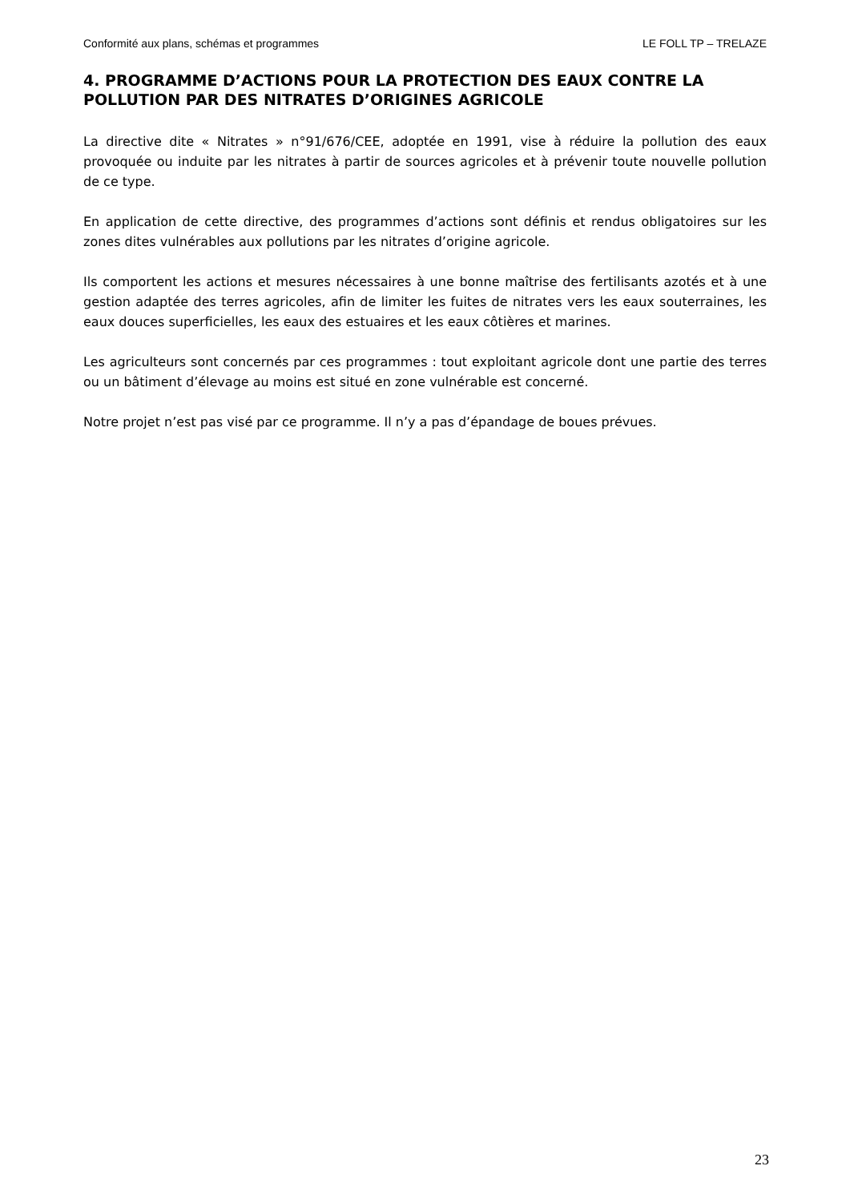Conformité aux plans, schémas et programmes LE FOLL TP – TRELAZE
4. PROGRAMME D’ACTIONS POUR LA PROTECTION DES EAUX CONTRE LA POLLUTION PAR DES NITRATES D’ORIGINES AGRICOLE
La directive dite « Nitrates » n°91/676/CEE, adoptée en 1991, vise à réduire la pollution des eaux provoquée ou induite par les nitrates à partir de sources agricoles et à prévenir toute nouvelle pollution de ce type.
En application de cette directive, des programmes d’actions sont définis et rendus obligatoires sur les zones dites vulnérables aux pollutions par les nitrates d’origine agricole.
Ils comportent les actions et mesures nécessaires à une bonne maîtrise des fertilisants azotés et à une gestion adaptée des terres agricoles, afin de limiter les fuites de nitrates vers les eaux souterraines, les eaux douces superficielles, les eaux des estuaires et les eaux côtières et marines.
Les agriculteurs sont concernés par ces programmes : tout exploitant agricole dont une partie des terres ou un bâtiment d’élevage au moins est situé en zone vulnérable est concerné.
Notre projet n’est pas visé par ce programme. Il n’y a pas d’épandage de boues prévues.
23